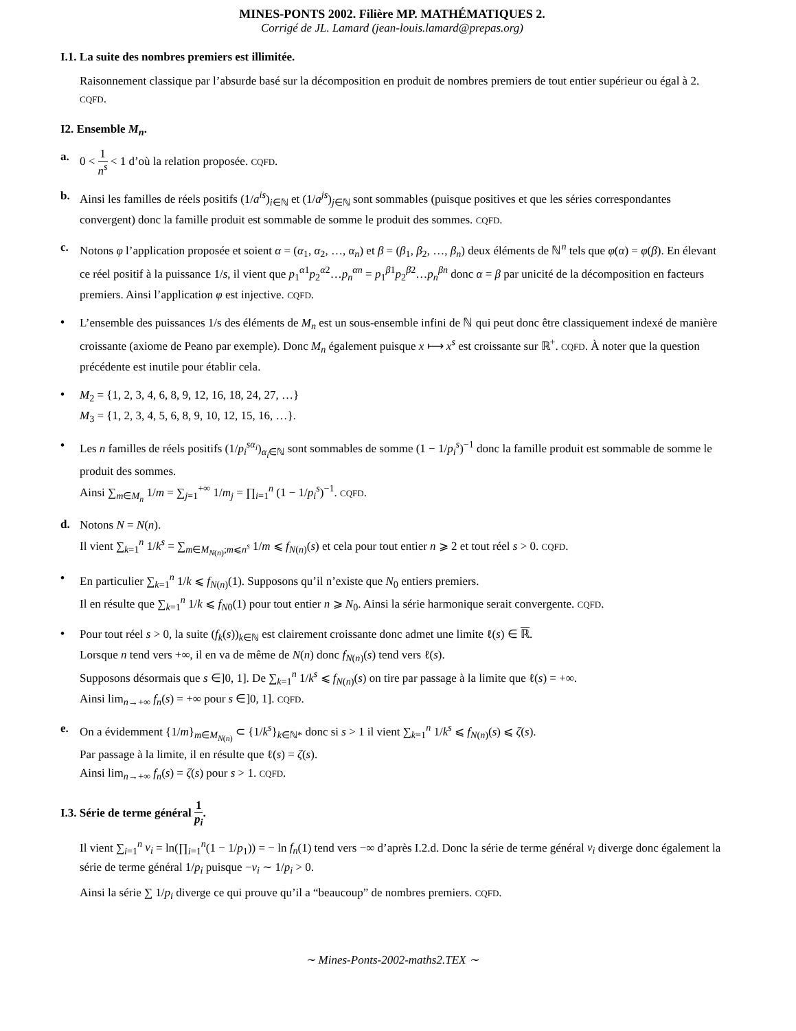MINES-PONTS 2002. Filière MP. MATHÉMATIQUES 2.
Corrigé de JL. Lamard (jean-louis.lamard@prepas.org)
I.1. La suite des nombres premiers est illimitée.
Raisonnement classique par l’absurde basé sur la décomposition en produit de nombres premiers de tout entier supérieur ou égal à 2. CQFD.
I2. Ensemble M<sub>n</sub>.
a.
0 < 1 n<sup>s</sup> < 1 d’où la relation proposée. CQFD.
b.
Ainsi les familles de réels positifs (1/a<sup>is</sup>)<sub>i∈ℕ</sub> et (1/a<sup>js</sup>)<sub>j∈ℕ</sub> sont sommables (puisque positives et que les séries correspondantes convergent) donc la famille produit est sommable de somme le produit des sommes. CQFD.
c.
Notons φ l’application proposée et soient α = (α<sub>1</sub>, α<sub>2</sub>, …, α<sub>n</sub>) et β = (β<sub>1</sub>, β<sub>2</sub>, …, β<sub>n</sub>) deux éléments de ℕ<sup>n</sup> tels que φ(α) = φ(β). En élevant ce réel positif à la puissance 1/s, il vient que p<sub>1</sub><sup>α1</sup>p<sub>2</sub><sup>α2</sup>…p<sub>n</sub><sup>αn</sup> = p<sub>1</sub><sup>β1</sup>p<sub>2</sub><sup>β2</sup>…p<sub>n</sub><sup>βn</sup> donc α = β par unicité de la décomposition en facteurs premiers. Ainsi l’application φ est injective. CQFD.
•
L’ensemble des puissances 1/s des éléments de M<sub>n</sub> est un sous-ensemble infini de ℕ qui peut donc être classiquement indexé de manière croissante (axiome de Peano par exemple). Donc M<sub>n</sub> également puisque x ⟼ x<sup>s</sup> est croissante sur ℝ<sup>+</sup>. CQFD. À noter que la question précédente est inutile pour établir cela.
•
M<sub>2</sub> = {1, 2, 3, 4, 6, 8, 9, 12, 16, 18, 24, 27, …}
M<sub>3</sub> = {1, 2, 3, 4, 5, 6, 8, 9, 10, 12, 15, 16, …}.
•
Les n familles de réels positifs (1/p<sub>i</sub><sup>sα<sub>i</sub></sup>)<sub>α<sub>i</sub>∈ℕ</sub> sont sommables de somme (1 − 1/p<sub>i</sub><sup>s</sup>)<sup>−1</sup> donc la famille produit est sommable de somme le produit des sommes.
Ainsi ∑<sub>m∈M<sub>n</sub></sub> 1/m = ∑<sub>j=1</sub><sup>+∞</sup> 1/m<sub>j</sub> = ∏<sub>i=1</sub><sup>n</sup> (1 − 1/p<sub>i</sub><sup>s</sup>)<sup>−1</sup>. CQFD.
d.
Notons N = N(n).
Il vient ∑<sub>k=1</sub><sup>n</sup> 1/k<sup>s</sup> = ∑<sub>m∈M<sub>N(n)</sub>;m⩽n<sup>s</sup></sub> 1/m ⩽ f<sub>N(n)</sub>(s) et cela pour tout entier n ⩾ 2 et tout réel s > 0. CQFD.
•
En particulier ∑<sub>k=1</sub><sup>n</sup> 1/k ⩽ f<sub>N(n)</sub>(1). Supposons qu’il n’existe que N<sub>0</sub> entiers premiers.
Il en résulte que ∑<sub>k=1</sub><sup>n</sup> 1/k ⩽ f<sub>N0</sub>(1) pour tout entier n ⩾ N<sub>0</sub>. Ainsi la série harmonique serait convergente. CQFD.
•
Pour tout réel s > 0, la suite (f<sub>k</sub>(s))<sub>k∈ℕ</sub> est clairement croissante donc admet une limite ℓ(s) ∈ ℝ.
Lorsque n tend vers +∞, il en va de même de N(n) donc f<sub>N(n)</sub>(s) tend vers ℓ(s).
Supposons désormais que s ∈]0, 1]. De ∑<sub>k=1</sub><sup>n</sup> 1/k<sup>s</sup> ⩽ f<sub>N(n)</sub>(s) on tire par passage à la limite que ℓ(s) = +∞.
Ainsi lim<sub>n→+∞</sub> f<sub>n</sub>(s) = +∞ pour s ∈]0, 1]. CQFD.
e.
On a évidemment {1/m}<sub>m∈M<sub>N(n)</sub></sub> ⊂ {1/k<sup>s</sup>}<sub>k∈ℕ*</sub> donc si s > 1 il vient ∑<sub>k=1</sub><sup>n</sup> 1/k<sup>s</sup> ⩽ f<sub>N(n)</sub>(s) ⩽ ζ(s).
Par passage à la limite, il en résulte que ℓ(s) = ζ(s).
Ainsi lim<sub>n→+∞</sub> f<sub>n</sub>(s) = ζ(s) pour s > 1. CQFD.
I.3. Série de terme général 1 p<sub>i</sub>.
Il vient ∑<sub>i=1</sub><sup>n</sup> v<sub>i</sub> = ln(∏<sub>i=1</sub><sup>n</sup>(1 − 1/p<sub>1</sub>)) = − ln f<sub>n</sub>(1) tend vers −∞ d’après I.2.d. Donc la série de terme général v<sub>i</sub> diverge donc également la série de terme général 1/p<sub>i</sub> puisque −v<sub>i</sub> ∼ 1/p<sub>i</sub> > 0.
Ainsi la série ∑ 1/p<sub>i</sub> diverge ce qui prouve qu’il a “beaucoup” de nombres premiers. CQFD.
∼ Mines-Ponts-2002-maths2.TEX ∼